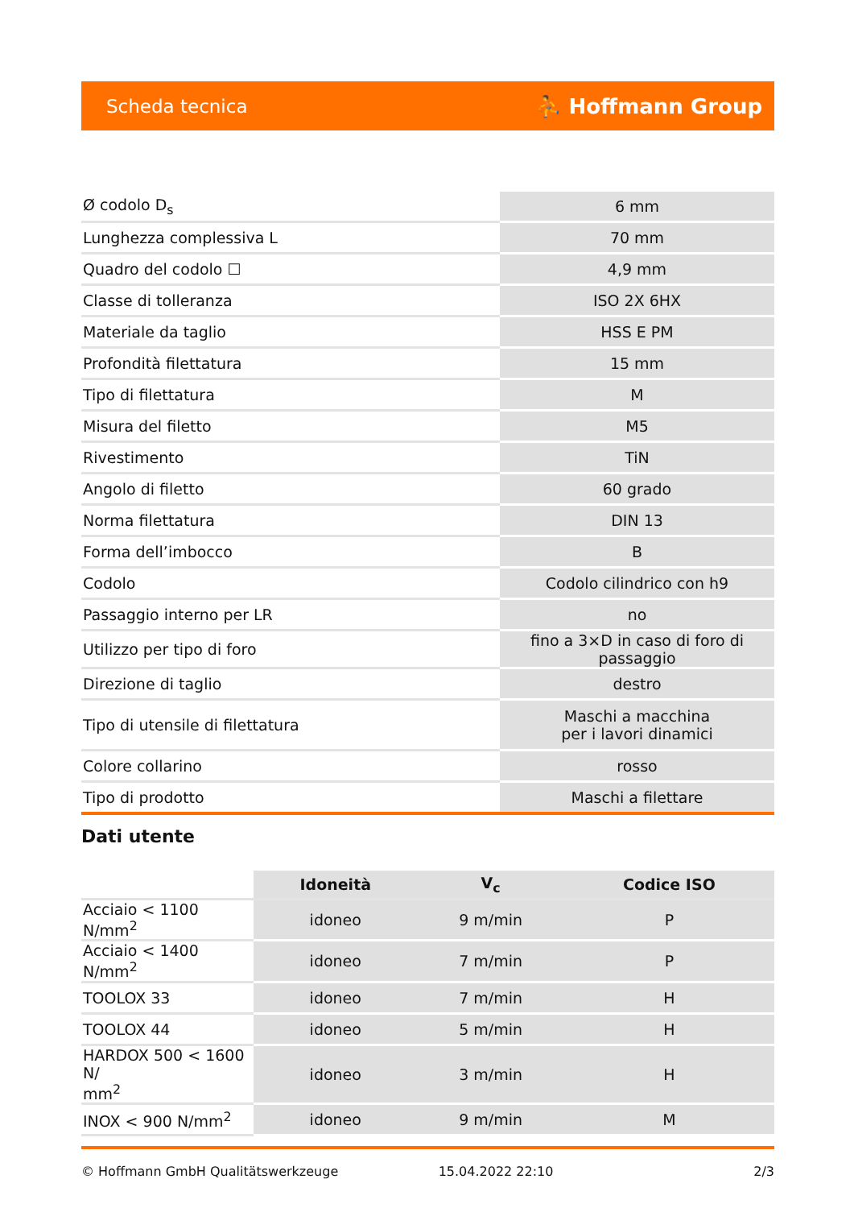Scheda tecnica ⛹ Hoffmann Group
| Ø codolo D<sub>s</sub> | 6 mm |
| Lunghezza complessiva L | 70 mm |
| Quadro del codolo ☐ | 4,9 mm |
| Classe di tolleranza | ISO 2X 6HX |
| Materiale da taglio | HSS E PM |
| Profondità filettatura | 15 mm |
| Tipo di filettatura | M |
| Misura del filetto | M5 |
| Rivestimento | TiN |
| Angolo di filetto | 60 grado |
| Norma filettatura | DIN 13 |
| Forma dell’imbocco | B |
| Codolo | Codolo cilindrico con h9 |
| Passaggio interno per LR | no |
| Utilizzo per tipo di foro | fino a 3×D in caso di foro di passaggio |
| Direzione di taglio | destro |
| Tipo di utensile di filettatura | Maschi a macchina per i lavori dinamici |
| Colore collarino | rosso |
| Tipo di prodotto | Maschi a filettare |
Dati utente
| | Idoneità | V<sub>c</sub> | Codice ISO |
| --- | --- | --- | --- |
| Acciaio < 1100 N/mm<sup>2</sup> | idoneo | 9 m/min | P |
| Acciaio < 1400 N/mm<sup>2</sup> | idoneo | 7 m/min | P |
| TOOLOX 33 | idoneo | 7 m/min | H |
| TOOLOX 44 | idoneo | 5 m/min | H |
| HARDOX 500 < 1600 N/ mm<sup>2</sup> | idoneo | 3 m/min | H |
| INOX < 900 N/mm<sup>2</sup> | idoneo | 9 m/min | M |
© Hoffmann GmbH Qualitätswerkzeuge 15.04.2022 22:10 2/3